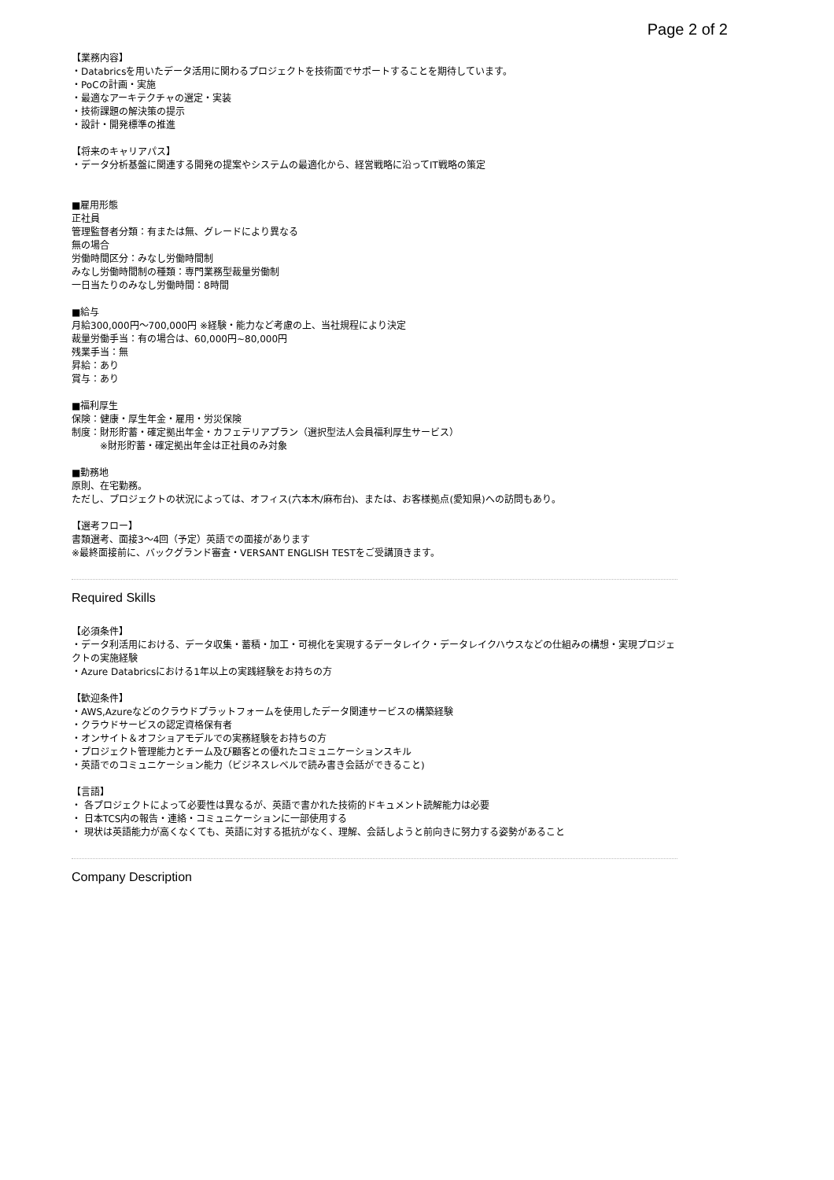Page 2 of 2
【業務内容】 ・Databricsを用いたデータ活用に関わるプロジェクトを技術面でサポートすることを期待しています。 ・PoCの計画・実施 ・最適なアーキテクチャの選定・実装 ・技術課題の解決策の提示 ・設計・開発標準の推進 【将来のキャリアパス】 ・データ分析基盤に関連する開発の提案やシステムの最適化から、経営戦略に沿ってIT戦略の策定 ■雇用形態 正社員 管理監督者分類：有または無、グレードにより異なる 無の場合 労働時間区分：みなし労働時間制 みなし労働時間制の種類：専門業務型裁量労働制 一日当たりのみなし労働時間：8時間 ■給与 月給300,000円～700,000円 ※経験・能力など考慮の上、当社規程により決定 裁量労働手当：有の場合は、60,000円~80,000円 残業手当：無 昇給：あり 賞与：あり ■福利厚生 保険：健康・厚生年金・雇用・労災保険 制度：財形貯蓄・確定拠出年金・カフェテリアプラン（選択型法人会員福利厚生サービス） 　　　※財形貯蓄・確定拠出年金は正社員のみ対象 ■勤務地 原則、在宅勤務。 ただし、プロジェクトの状況によっては、オフィス(六本木/麻布台)、または、お客様拠点(愛知県)への訪問もあり。 【選考フロー】 書類選考、面接3～4回（予定）英語での面接があります ※最終面接前に、バックグランド審査・VERSANT ENGLISH TESTをご受講頂きます。
Required Skills
【必須条件】 ・データ利活用における、データ収集・蓄積・加工・可視化を実現するデータレイク・データレイクハウスなどの仕組みの構想・実現プロジェクトの実施経験 ・Azure Databricsにおける1年以上の実践経験をお持ちの方 【歓迎条件】 ・AWS,Azureなどのクラウドプラットフォームを使用したデータ関連サービスの構築経験 ・クラウドサービスの認定資格保有者 ・オンサイト＆オフショアモデルでの実務経験をお持ちの方 ・プロジェクト管理能力とチーム及び顧客との優れたコミュニケーションスキル ・英語でのコミュニケーション能力（ビジネスレベルで読み書き会話ができること) 【言語】 ・ 各プロジェクトによって必要性は異なるが、英語で書かれた技術的ドキュメント読解能力は必要 ・ 日本TCS内の報告・連絡・コミュニケーションに一部使用する ・ 現状は英語能力が高くなくても、英語に対する抵抗がなく、理解、会話しようと前向きに努力する姿勢があること
Company Description